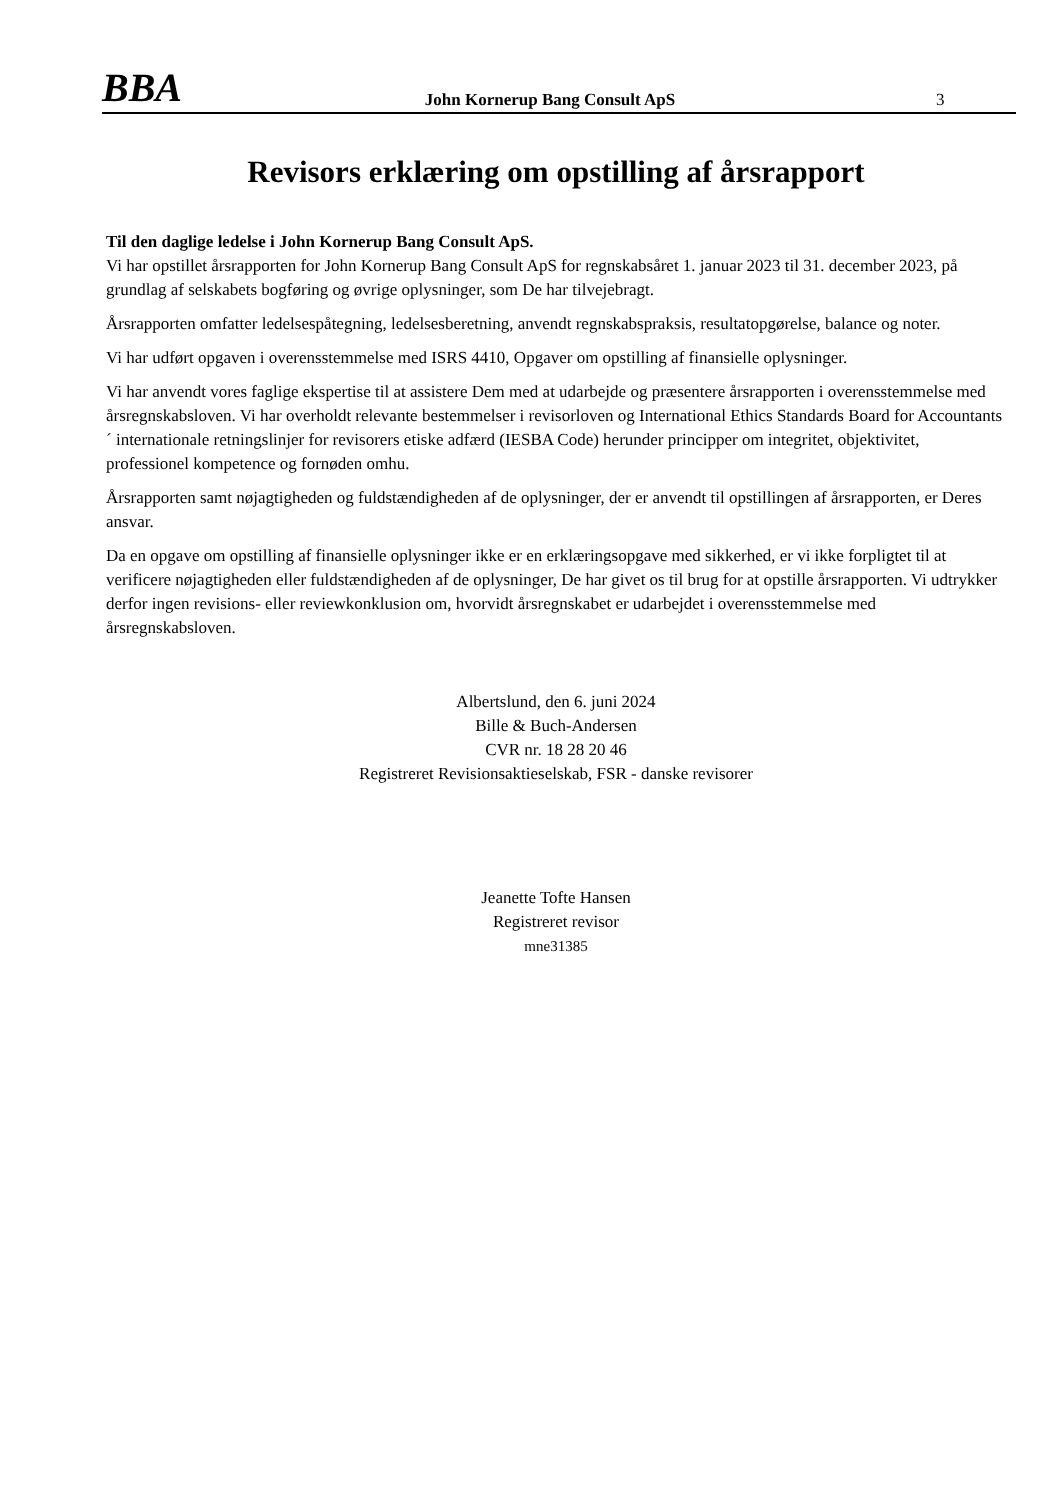BBA
John Kornerup Bang Consult ApS
3
Revisors erklæring om opstilling af årsrapport
Til den daglige ledelse i John Kornerup Bang Consult ApS.
Vi har opstillet årsrapporten for John Kornerup Bang Consult ApS for regnskabsåret 1. januar 2023 til 31. december 2023, på grundlag af selskabets bogføring og øvrige oplysninger, som De har tilvejebragt.
Årsrapporten omfatter ledelsespåtegning, ledelsesberetning, anvendt regnskabspraksis, resultatopgørelse, balance og noter.
Vi har udført opgaven i overensstemmelse med ISRS 4410, Opgaver om opstilling af finansielle oplysninger.
Vi har anvendt vores faglige ekspertise til at assistere Dem med at udarbejde og præsentere årsrapporten i overensstemmelse med årsregnskabsloven. Vi har overholdt relevante bestemmelser i revisorloven og International Ethics Standards Board for Accountants´ internationale retningslinjer for revisorers etiske adfærd (IESBA Code) herunder principper om integritet, objektivitet, professionel kompetence og fornøden omhu.
Årsrapporten samt nøjagtigheden og fuldstændigheden af de oplysninger, der er anvendt til opstillingen af årsrapporten, er Deres ansvar.
Da en opgave om opstilling af finansielle oplysninger ikke er en erklæringsopgave med sikkerhed, er vi ikke forpligtet til at verificere nøjagtigheden eller fuldstændigheden af de oplysninger, De har givet os til brug for at opstille årsrapporten. Vi udtrykker derfor ingen revisions- eller reviewkonklusion om, hvorvidt årsregnskabet er udarbejdet i overensstemmelse med årsregnskabsloven.
Albertslund, den 6. juni 2024
Bille & Buch-Andersen
CVR nr. 18 28 20 46
Registreret Revisionsaktieselskab, FSR - danske revisorer
Jeanette Tofte Hansen
Registreret revisor
mne31385